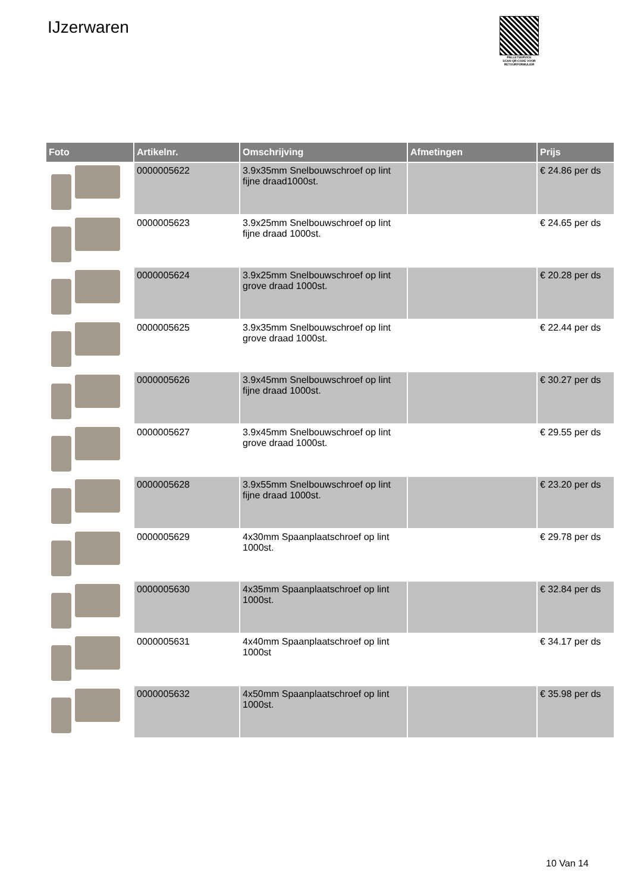IJzerwaren
PALLETSERVICE
SCAN QR-CODE VOOR RETOURFORMULIER
| Foto | Artikelnr. | Omschrijving | Afmetingen | Prijs |
| --- | --- | --- | --- | --- |
| | 0000005622 | 3.9x35mm Snelbouwschroef op lint fijne draad1000st. | | € 24.86 per ds |
| | 0000005623 | 3.9x25mm Snelbouwschroef op lint fijne draad 1000st. | | € 24.65 per ds |
| | 0000005624 | 3.9x25mm Snelbouwschroef op lint grove draad 1000st. | | € 20.28 per ds |
| | 0000005625 | 3.9x35mm Snelbouwschroef op lint grove draad 1000st. | | € 22.44 per ds |
| | 0000005626 | 3.9x45mm Snelbouwschroef op lint fijne draad 1000st. | | € 30.27 per ds |
| | 0000005627 | 3.9x45mm Snelbouwschroef op lint grove draad 1000st. | | € 29.55 per ds |
| | 0000005628 | 3.9x55mm Snelbouwschroef op lint fijne draad 1000st. | | € 23.20 per ds |
| | 0000005629 | 4x30mm Spaanplaatschroef op lint 1000st. | | € 29.78 per ds |
| | 0000005630 | 4x35mm Spaanplaatschroef op lint 1000st. | | € 32.84 per ds |
| | 0000005631 | 4x40mm Spaanplaatschroef op lint 1000st | | € 34.17 per ds |
| | 0000005632 | 4x50mm Spaanplaatschroef op lint 1000st. | | € 35.98 per ds |
10 Van 14